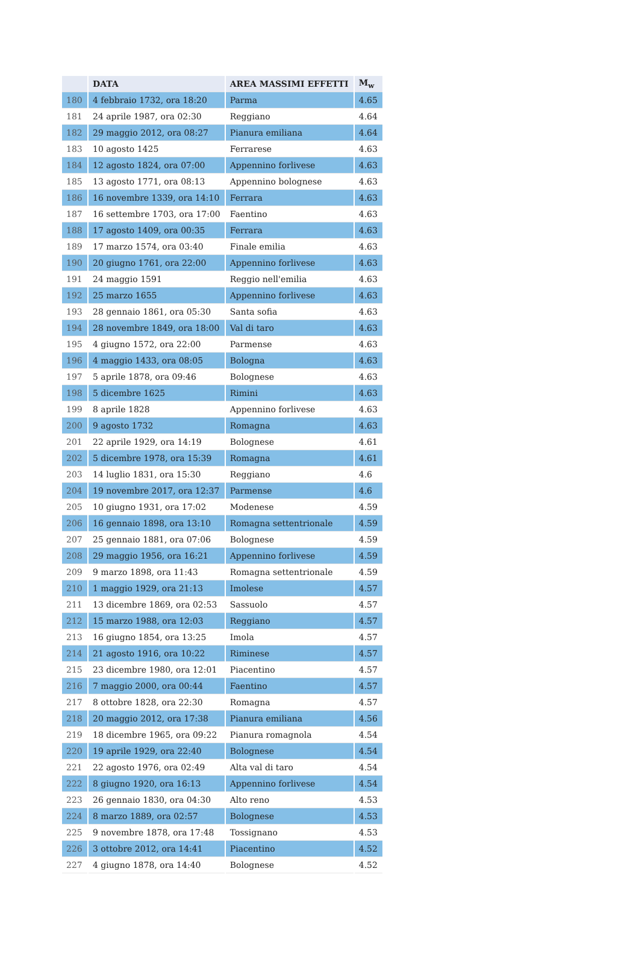| | DATA | AREA MASSIMI EFFETTI | M<sub>w</sub> |
| --- | --- | --- | --- |
| 180 | 4 febbraio 1732, ora 18:20 | Parma | 4.65 |
| 181 | 24 aprile 1987, ora 02:30 | Reggiano | 4.64 |
| 182 | 29 maggio 2012, ora 08:27 | Pianura emiliana | 4.64 |
| 183 | 10 agosto 1425 | Ferrarese | 4.63 |
| 184 | 12 agosto 1824, ora 07:00 | Appennino forlivese | 4.63 |
| 185 | 13 agosto 1771, ora 08:13 | Appennino bolognese | 4.63 |
| 186 | 16 novembre 1339, ora 14:10 | Ferrara | 4.63 |
| 187 | 16 settembre 1703, ora 17:00 | Faentino | 4.63 |
| 188 | 17 agosto 1409, ora 00:35 | Ferrara | 4.63 |
| 189 | 17 marzo 1574, ora 03:40 | Finale emilia | 4.63 |
| 190 | 20 giugno 1761, ora 22:00 | Appennino forlivese | 4.63 |
| 191 | 24 maggio 1591 | Reggio nell'emilia | 4.63 |
| 192 | 25 marzo 1655 | Appennino forlivese | 4.63 |
| 193 | 28 gennaio 1861, ora 05:30 | Santa sofia | 4.63 |
| 194 | 28 novembre 1849, ora 18:00 | Val di taro | 4.63 |
| 195 | 4 giugno 1572, ora 22:00 | Parmense | 4.63 |
| 196 | 4 maggio 1433, ora 08:05 | Bologna | 4.63 |
| 197 | 5 aprile 1878, ora 09:46 | Bolognese | 4.63 |
| 198 | 5 dicembre 1625 | Rimini | 4.63 |
| 199 | 8 aprile 1828 | Appennino forlivese | 4.63 |
| 200 | 9 agosto 1732 | Romagna | 4.63 |
| 201 | 22 aprile 1929, ora 14:19 | Bolognese | 4.61 |
| 202 | 5 dicembre 1978, ora 15:39 | Romagna | 4.61 |
| 203 | 14 luglio 1831, ora 15:30 | Reggiano | 4.6 |
| 204 | 19 novembre 2017, ora 12:37 | Parmense | 4.6 |
| 205 | 10 giugno 1931, ora 17:02 | Modenese | 4.59 |
| 206 | 16 gennaio 1898, ora 13:10 | Romagna settentrionale | 4.59 |
| 207 | 25 gennaio 1881, ora 07:06 | Bolognese | 4.59 |
| 208 | 29 maggio 1956, ora 16:21 | Appennino forlivese | 4.59 |
| 209 | 9 marzo 1898, ora 11:43 | Romagna settentrionale | 4.59 |
| 210 | 1 maggio 1929, ora 21:13 | Imolese | 4.57 |
| 211 | 13 dicembre 1869, ora 02:53 | Sassuolo | 4.57 |
| 212 | 15 marzo 1988, ora 12:03 | Reggiano | 4.57 |
| 213 | 16 giugno 1854, ora 13:25 | Imola | 4.57 |
| 214 | 21 agosto 1916, ora 10:22 | Riminese | 4.57 |
| 215 | 23 dicembre 1980, ora 12:01 | Piacentino | 4.57 |
| 216 | 7 maggio 2000, ora 00:44 | Faentino | 4.57 |
| 217 | 8 ottobre 1828, ora 22:30 | Romagna | 4.57 |
| 218 | 20 maggio 2012, ora 17:38 | Pianura emiliana | 4.56 |
| 219 | 18 dicembre 1965, ora 09:22 | Pianura romagnola | 4.54 |
| 220 | 19 aprile 1929, ora 22:40 | Bolognese | 4.54 |
| 221 | 22 agosto 1976, ora 02:49 | Alta val di taro | 4.54 |
| 222 | 8 giugno 1920, ora 16:13 | Appennino forlivese | 4.54 |
| 223 | 26 gennaio 1830, ora 04:30 | Alto reno | 4.53 |
| 224 | 8 marzo 1889, ora 02:57 | Bolognese | 4.53 |
| 225 | 9 novembre 1878, ora 17:48 | Tossignano | 4.53 |
| 226 | 3 ottobre 2012, ora 14:41 | Piacentino | 4.52 |
| 227 | 4 giugno 1878, ora 14:40 | Bolognese | 4.52 |